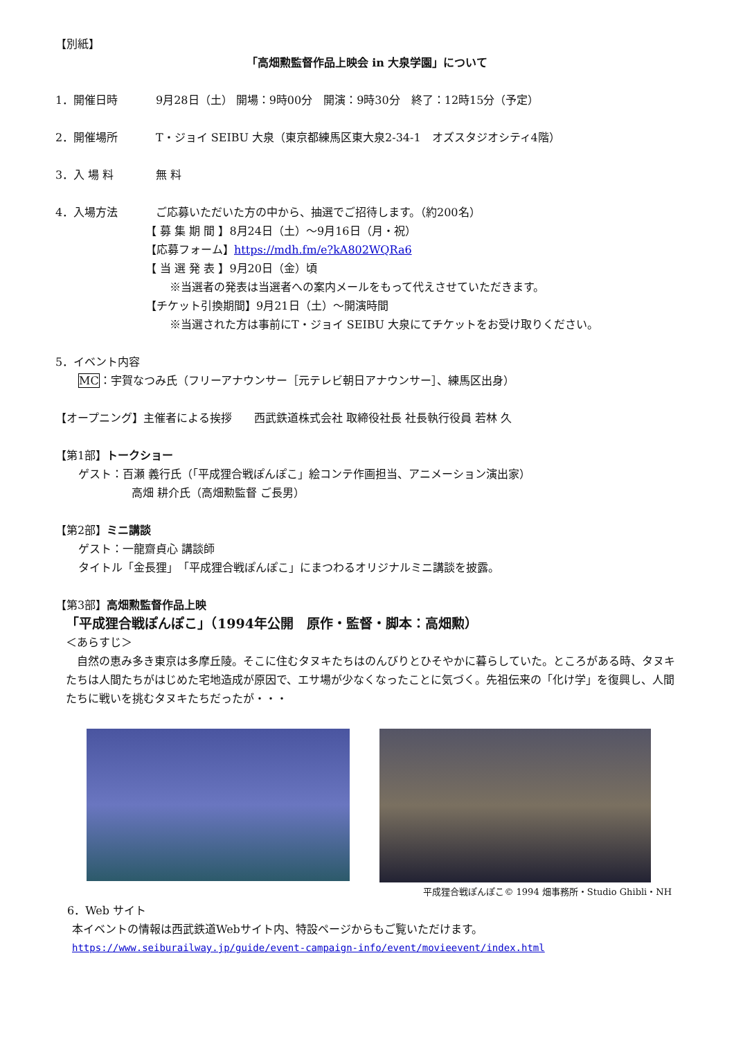【別紙】
「高畑勲監督作品上映会 in 大泉学園」について
1．開催日時 9月28日（土） 開場：9時00分　開演：9時30分　終了：12時15分（予定）
2．開催場所 T・ジョイ SEIBU 大泉（東京都練馬区東大泉2-34-1　オズスタジオシティ4階）
3．入 場 料 無 料
4．入場方法 ご応募いただいた方の中から、抽選でご招待します。（約200名）
【 募 集 期 間 】8月24日（土）～9月16日（月・祝）
【応募フォーム】https://mdh.fm/e?kA802WQRa6
【 当 選 発 表 】9月20日（金）頃
※当選者の発表は当選者への案内メールをもって代えさせていただきます。
【チケット引換期間】9月21日（土）～開演時間
※当選された方は事前にT・ジョイ SEIBU 大泉にてチケットをお受け取りください。
5．イベント内容
MC：宇賀なつみ氏（フリーアナウンサー［元テレビ朝日アナウンサー］、練馬区出身）
【オープニング】主催者による挨拶　　西武鉄道株式会社 取締役社長 社長執行役員 若林 久
【第1部】トークショー
ゲスト：百瀬 義行氏（「平成狸合戦ぽんぽこ」絵コンテ作画担当、アニメーション演出家）
高畑 耕介氏（高畑勲監督 ご長男）
【第2部】ミニ講談
ゲスト：一龍齋貞心 講談師
タイトル「金長狸」　「平成狸合戦ぽんぽこ」にまつわるオリジナルミニ講談を披露。
【第3部】高畑勲監督作品上映
「平成狸合戦ぽんぽこ」（1994年公開　原作・監督・脚本：高畑勲）
＜あらすじ＞
　自然の恵み多き東京は多摩丘陵。そこに住むタヌキたちはのんびりとひそやかに暮らしていた。ところがある時、タヌキたちは人間たちがはじめた宅地造成が原因で、エサ場が少なくなったことに気づく。先祖伝来の「化け学」を復興し、人間たちに戦いを挑むタヌキたちだったが・・・
平成狸合戦ぽんぽこ© 1994 畑事務所・Studio Ghibli・NH
6．Web サイト
本イベントの情報は西武鉄道Webサイト内、特設ページからもご覧いただけます。
https://www.seiburailway.jp/guide/event-campaign-info/event/movieevent/index.html